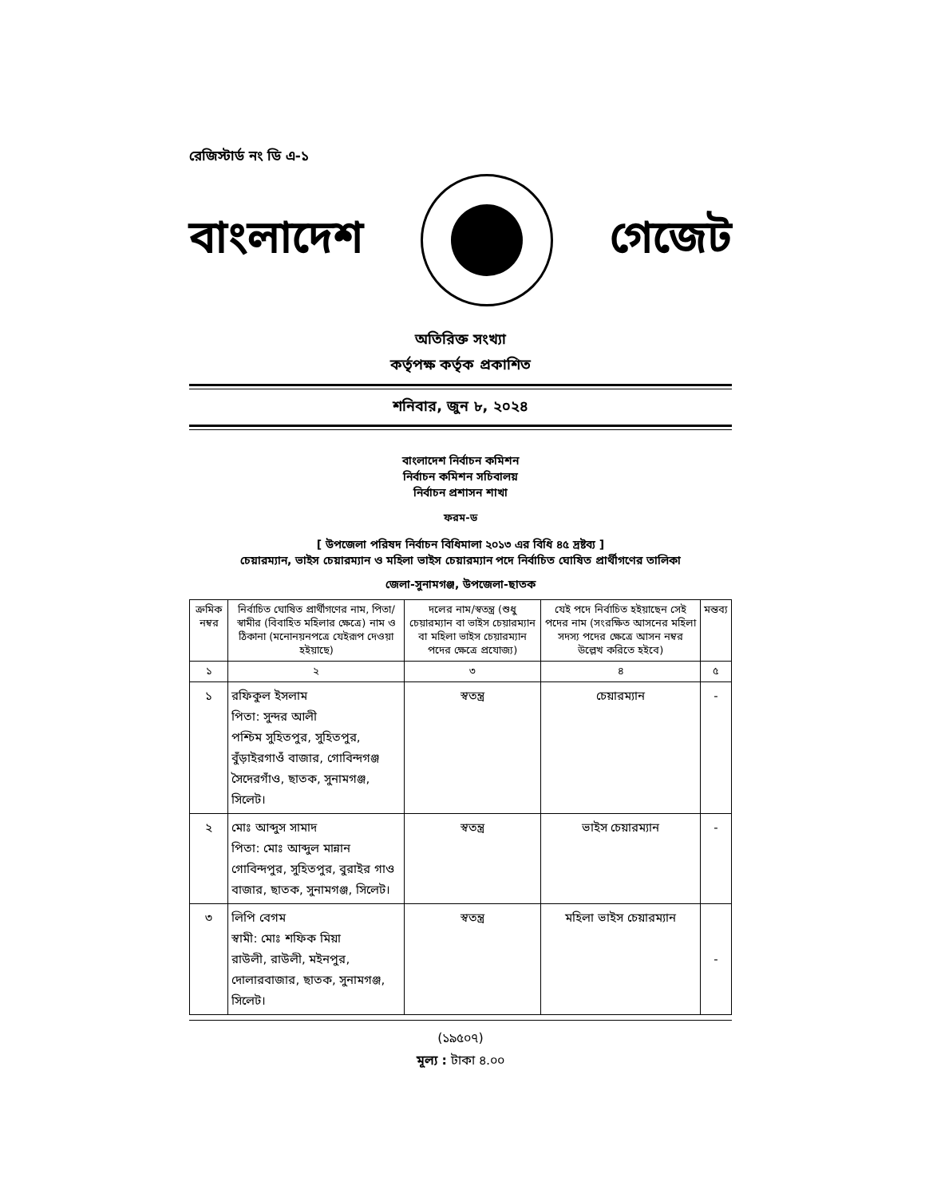রেজিস্টার্ড নং ডি এ-১
বাংলাদেশ গেজেট
অতিরিক্ত সংখ্যা
কর্তৃপক্ষ কর্তৃক প্রকাশিত
শনিবার, জুন ৮, ২০২৪
বাংলাদেশ নির্বাচন কমিশন
নির্বাচন কমিশন সচিবালয়
নির্বাচন প্রশাসন শাখা
ফরম-ড
[ উপজেলা পরিষদ নির্বাচন বিধিমালা ২০১৩ এর বিধি ৪৫ দ্রষ্টব্য ]
চেয়ারম্যান, ভাইস চেয়ারম্যান ও মহিলা ভাইস চেয়ারম্যান পদে নির্বাচিত ঘোষিত প্রার্থীগণের তালিকা
জেলা-সুনামগঞ্জ, উপজেলা-ছাতক
| ক্রমিক নম্বর | নির্বাচিত ঘোষিত প্রার্থীগণের নাম, পিতা/স্বামীর (বিবাহিত মহিলার ক্ষেত্রে) নাম ও ঠিকানা (মনোনয়নপত্রে যেইরূপ দেওয়া হইয়াছে) | দলের নাম/স্বতন্ত্র (শুধু চেয়ারম্যান বা ভাইস চেয়ারম্যান বা মহিলা ভাইস চেয়ারম্যান পদের ক্ষেত্রে প্রযোজ্য) | যেই পদে নির্বাচিত হইয়াছেন সেই পদের নাম (সংরক্ষিত আসনের মহিলা সদস্য পদের ক্ষেত্রে আসন নম্বর উল্লেখ করিতে হইবে) | মন্তব্য |
| --- | --- | --- | --- | --- |
| ১ | ২ | ৩ | ৪ | ৫ |
| ১ | রফিকুল ইসলাম পিতা: সুন্দর আলী পশ্চিম সুহিতপুর, সুহিতপুর, বুঁড়াইরগাওঁ বাজার, গোবিন্দগঞ্জ সৈদেরগাঁও, ছাতক, সুনামগঞ্জ, সিলেট। | স্বতন্ত্র | চেয়ারম্যান | - |
| ২ | মোঃ আব্দুস সামাদ পিতা: মোঃ আব্দুল মান্নান গোবিন্দপুর, সুহিতপুর, বুরাইর গাও বাজার, ছাতক, সুনামগঞ্জ, সিলেট। | স্বতন্ত্র | ভাইস চেয়ারম্যান | - |
| ৩ | লিপি বেগম স্বামী: মোঃ শফিক মিয়া রাউলী, রাউলী, মইনপুর, দোলারবাজার, ছাতক, সুনামগঞ্জ, সিলেট। | স্বতন্ত্র | মহিলা ভাইস চেয়ারম্যান | - |
(১৯৫০৭)
মূল্য : টাকা ৪.০০